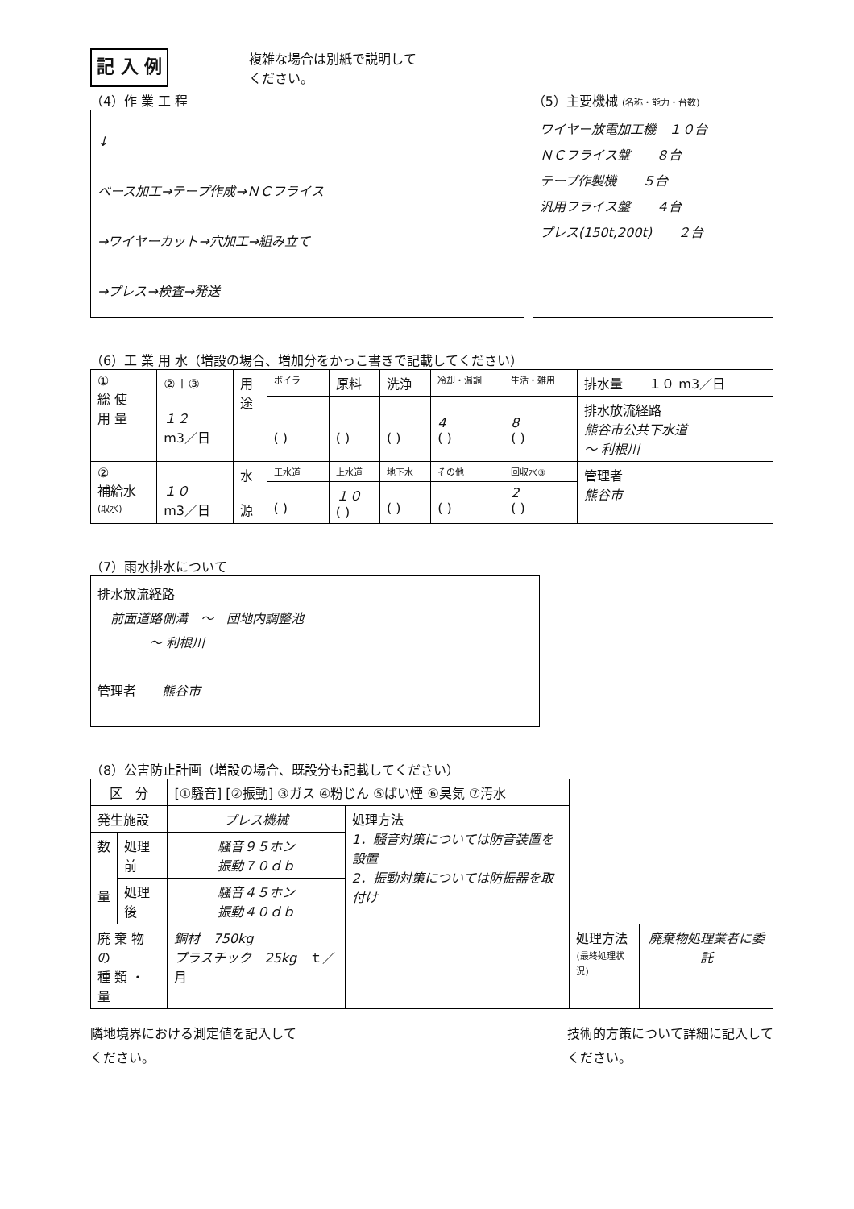記 入 例
複雑な場合は別紙で説明して
ください。
（4）作 業 工 程
↓
ベース加工→テープ作成→ＮＣフライス
→ワイヤーカット→穴加工→組み立て
→プレス→検査→発送
（5）主要機械 (名称・能力・台数)
ワイヤー放電加工機　１０台
ＮＣフライス盤　　８台
テープ作製機　　５台
汎用フライス盤　　４台
プレス(150t,200t)　　２台
（6）工 業 用 水（増設の場合、増加分をかっこ書きで記載してください）
| ① 総 使 用 量 | ②＋③ １２ m3／日 | 用 途 | ボイラー | 原料 | 洗浄 | 冷却・温調 | 生活・雑用 | 排水量 １０ m3／日 |
| | | | ( ) | ( ) | ( ) | 4 ( ) | 8 ( ) | 排水放流経路 熊谷市公共下水道 ～ 利根川 |
| ② 補給水 (取水) | １０ m3／日 | 水 源 | 工水道 | 上水道 | 地下水 | その他 | 回収水③ | 管理者 熊谷市 |
| | | | ( ) | １０ ( ) | ( ) | ( ) | 2 ( ) | |
（7）雨水排水について
排水放流経路
　前面道路側溝　～　団地内調整池
　　　　～ 利根川
管理者　　熊谷市
（8）公害防止計画（増設の場合、既設分も記載してください）
| 区 分 | | [①騒音] [②振動] ③ガス ④粉じん ⑤ばい煙 ⑥臭気 ⑦汚水 | | | |
| 発生施設 | | プレス機械 | 処理方法 1．騒音対策については防音装置を設置 2．振動対策については防振器を取付け | | |
| 数 量 | 処理前 | 騒音９５ホン 振動７０ｄｂ | | | |
| | 処理後 | 騒音４５ホン 振動４０ｄｂ | | | |
| 廃 棄 物 の 種 類 ・ 量 | | 銅材 750kg プラスチック 25kg ｔ／月 | | 処理方法 (最終処理状況) | 廃棄物処理業者に委託 |
隣地境界における測定値を記入して
ください。
技術的方策について詳細に記入して
ください。